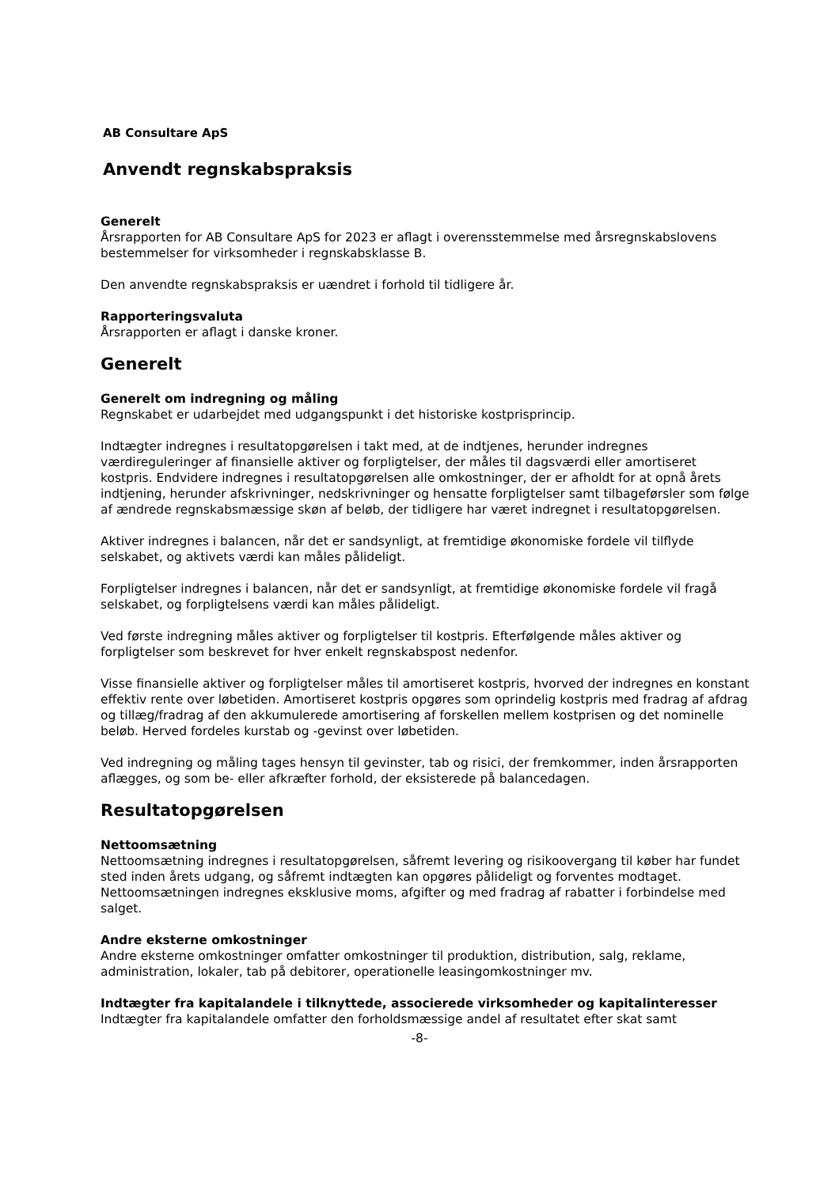AB Consultare ApS
Anvendt regnskabspraksis
Generelt
Årsrapporten for AB Consultare ApS for 2023 er aflagt i overensstemmelse med årsregnskabslovens bestemmelser for virksomheder i regnskabsklasse B.
Den anvendte regnskabspraksis er uændret i forhold til tidligere år.
Rapporteringsvaluta
Årsrapporten er aflagt i danske kroner.
Generelt
Generelt om indregning og måling
Regnskabet er udarbejdet med udgangspunkt i det historiske kostprisprincip.
Indtægter indregnes i resultatopgørelsen i takt med, at de indtjenes, herunder indregnes værdireguleringer af finansielle aktiver og forpligtelser, der måles til dagsværdi eller amortiseret kostpris. Endvidere indregnes i resultatopgørelsen alle omkostninger, der er afholdt for at opnå årets indtjening, herunder afskrivninger, nedskrivninger og hensatte forpligtelser samt tilbageførsler som følge af ændrede regnskabsmæssige skøn af beløb, der tidligere har været indregnet i resultatopgørelsen.
Aktiver indregnes i balancen, når det er sandsynligt, at fremtidige økonomiske fordele vil tilflyde selskabet, og aktivets værdi kan måles pålideligt.
Forpligtelser indregnes i balancen, når det er sandsynligt, at fremtidige økonomiske fordele vil fragå selskabet, og forpligtelsens værdi kan måles pålideligt.
Ved første indregning måles aktiver og forpligtelser til kostpris. Efterfølgende måles aktiver og forpligtelser som beskrevet for hver enkelt regnskabspost nedenfor.
Visse finansielle aktiver og forpligtelser måles til amortiseret kostpris, hvorved der indregnes en konstant effektiv rente over løbetiden. Amortiseret kostpris opgøres som oprindelig kostpris med fradrag af afdrag og tillæg/fradrag af den akkumulerede amortisering af forskellen mellem kostprisen og det nominelle beløb. Herved fordeles kurstab og -gevinst over løbetiden.
Ved indregning og måling tages hensyn til gevinster, tab og risici, der fremkommer, inden årsrapporten aflægges, og som be- eller afkræfter forhold, der eksisterede på balancedagen.
Resultatopgørelsen
Nettoomsætning
Nettoomsætning indregnes i resultatopgørelsen, såfremt levering og risikoovergang til køber har fundet sted inden årets udgang, og såfremt indtægten kan opgøres pålideligt og forventes modtaget. Nettoomsætningen indregnes eksklusive moms, afgifter og med fradrag af rabatter i forbindelse med salget.
Andre eksterne omkostninger
Andre eksterne omkostninger omfatter omkostninger til produktion, distribution, salg, reklame, administration, lokaler, tab på debitorer, operationelle leasingomkostninger mv.
Indtægter fra kapitalandele i tilknyttede, associerede virksomheder og kapitalinteresser
Indtægter fra kapitalandele omfatter den forholdsmæssige andel af resultatet efter skat samt
-8-